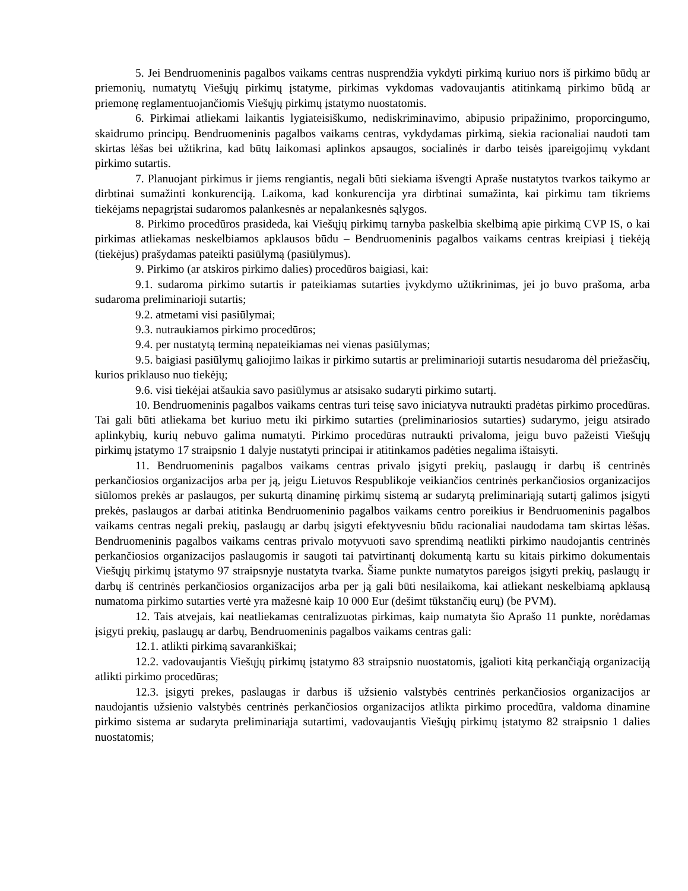5. Jei Bendruomeninis pagalbos vaikams centras nusprendžia vykdyti pirkimą kuriuo nors iš pirkimo būdų ar priemonių, numatytų Viešųjų pirkimų įstatyme, pirkimas vykdomas vadovaujantis atitinkamą pirkimo būdą ar priemonę reglamentuojančiomis Viešųjų pirkimų įstatymo nuostatomis.
6. Pirkimai atliekami laikantis lygiateisiškumo, nediskriminavimo, abipusio pripažinimo, proporcingumo, skaidrumo principų. Bendruomeninis pagalbos vaikams centras, vykdydamas pirkimą, siekia racionaliai naudoti tam skirtas lėšas bei užtikrina, kad būtų laikomasi aplinkos apsaugos, socialinės ir darbo teisės įpareigojimų vykdant pirkimo sutartis.
7. Planuojant pirkimus ir jiems rengiantis, negali būti siekiama išvengti Apraše nustatytos tvarkos taikymo ar dirbtinai sumažinti konkurenciją. Laikoma, kad konkurencija yra dirbtinai sumažinta, kai pirkimu tam tikriems tiekėjams nepagrįstai sudaromos palankesnės ar nepalankesnės sąlygos.
8. Pirkimo procedūros prasideda, kai Viešųjų pirkimų tarnyba paskelbia skelbimą apie pirkimą CVP IS, o kai pirkimas atliekamas neskelbiamos apklausos būdu – Bendruomeninis pagalbos vaikams centras kreipiasi į tiekėją (tiekėjus) prašydamas pateikti pasiūlymą (pasiūlymus).
9. Pirkimo (ar atskiros pirkimo dalies) procedūros baigiasi, kai:
9.1. sudaroma pirkimo sutartis ir pateikiamas sutarties įvykdymo užtikrinimas, jei jo buvo prašoma, arba sudaroma preliminarioji sutartis;
9.2. atmetami visi pasiūlymai;
9.3. nutraukiamos pirkimo procedūros;
9.4. per nustatytą terminą nepateikiamas nei vienas pasiūlymas;
9.5. baigiasi pasiūlymų galiojimo laikas ir pirkimo sutartis ar preliminarioji sutartis nesudaroma dėl priežasčių, kurios priklauso nuo tiekėjų;
9.6. visi tiekėjai atšaukia savo pasiūlymus ar atsisako sudaryti pirkimo sutartį.
10. Bendruomeninis pagalbos vaikams centras turi teisę savo iniciatyva nutraukti pradėtas pirkimo procedūras. Tai gali būti atliekama bet kuriuo metu iki pirkimo sutarties (preliminariosios sutarties) sudarymo, jeigu atsirado aplinkybių, kurių nebuvo galima numatyti. Pirkimo procedūras nutraukti privaloma, jeigu buvo pažeisti Viešųjų pirkimų įstatymo 17 straipsnio 1 dalyje nustatyti principai ir atitinkamos padėties negalima ištaisyti.
11. Bendruomeninis pagalbos vaikams centras privalo įsigyti prekių, paslaugų ir darbų iš centrinės perkančiosios organizacijos arba per ją, jeigu Lietuvos Respublikoje veikiančios centrinės perkančiosios organizacijos siūlomos prekės ar paslaugos, per sukurtą dinaminę pirkimų sistemą ar sudarytą preliminariąją sutartį galimos įsigyti prekės, paslaugos ar darbai atitinka Bendruomeninio pagalbos vaikams centro poreikius ir Bendruomeninis pagalbos vaikams centras negali prekių, paslaugų ar darbų įsigyti efektyvesniu būdu racionaliai naudodama tam skirtas lėšas. Bendruomeninis pagalbos vaikams centras privalo motyvuoti savo sprendimą neatlikti pirkimo naudojantis centrinės perkančiosios organizacijos paslaugomis ir saugoti tai patvirtinantį dokumentą kartu su kitais pirkimo dokumentais Viešųjų pirkimų įstatymo 97 straipsnyje nustatyta tvarka. Šiame punkte numatytos pareigos įsigyti prekių, paslaugų ir darbų iš centrinės perkančiosios organizacijos arba per ją gali būti nesilaikoma, kai atliekant neskelbiamą apklausą numatoma pirkimo sutarties vertė yra mažesnė kaip 10 000 Eur (dešimt tūkstančių eurų) (be PVM).
12. Tais atvejais, kai neatliekamas centralizuotas pirkimas, kaip numatyta šio Aprašo 11 punkte, norėdamas įsigyti prekių, paslaugų ar darbų, Bendruomeninis pagalbos vaikams centras gali:
12.1. atlikti pirkimą savarankiškai;
12.2. vadovaujantis Viešųjų pirkimų įstatymo 83 straipsnio nuostatomis, įgalioti kitą perkančiąją organizaciją atlikti pirkimo procedūras;
12.3. įsigyti prekes, paslaugas ir darbus iš užsienio valstybės centrinės perkančiosios organizacijos ar naudojantis užsienio valstybės centrinės perkančiosios organizacijos atlikta pirkimo procedūra, valdoma dinamine pirkimo sistema ar sudaryta preliminariąja sutartimi, vadovaujantis Viešųjų pirkimų įstatymo 82 straipsnio 1 dalies nuostatomis;